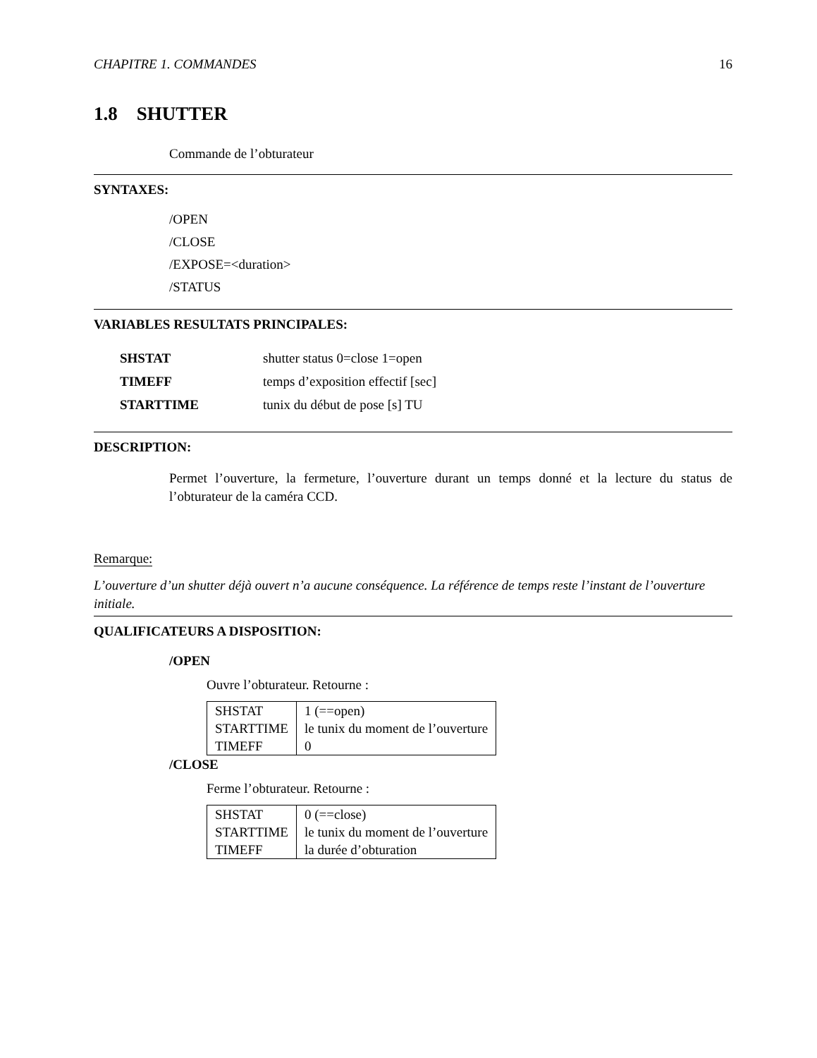CHAPITRE 1. COMMANDES 16
1.8 SHUTTER
Commande de l’obturateur
SYNTAXES:
/OPEN
/CLOSE
/EXPOSE=<duration>
/STATUS
VARIABLES RESULTATS PRINCIPALES:
| SHSTAT | shutter status 0=close 1=open |
| TIMEFF | temps d’exposition effectif [sec] |
| STARTTIME | tunix du début de pose [s] TU |
DESCRIPTION:
Permet l’ouverture, la fermeture, l’ouverture durant un temps donné et la lecture du status de l’obturateur de la caméra CCD.
Remarque:
L’ouverture d’un shutter déjà ouvert n’a aucune conséquence. La référence de temps reste l’instant de l’ouverture initiale.
QUALIFICATEURS A DISPOSITION:
/OPEN
Ouvre l’obturateur. Retourne :
| SHSTAT | 1 (==open) |
| STARTTIME | le tunix du moment de l’ouverture |
| TIMEFF | 0 |
/CLOSE
Ferme l’obturateur. Retourne :
| SHSTAT | 0 (==close) |
| STARTTIME | le tunix du moment de l’ouverture |
| TIMEFF | la durée d’obturation |